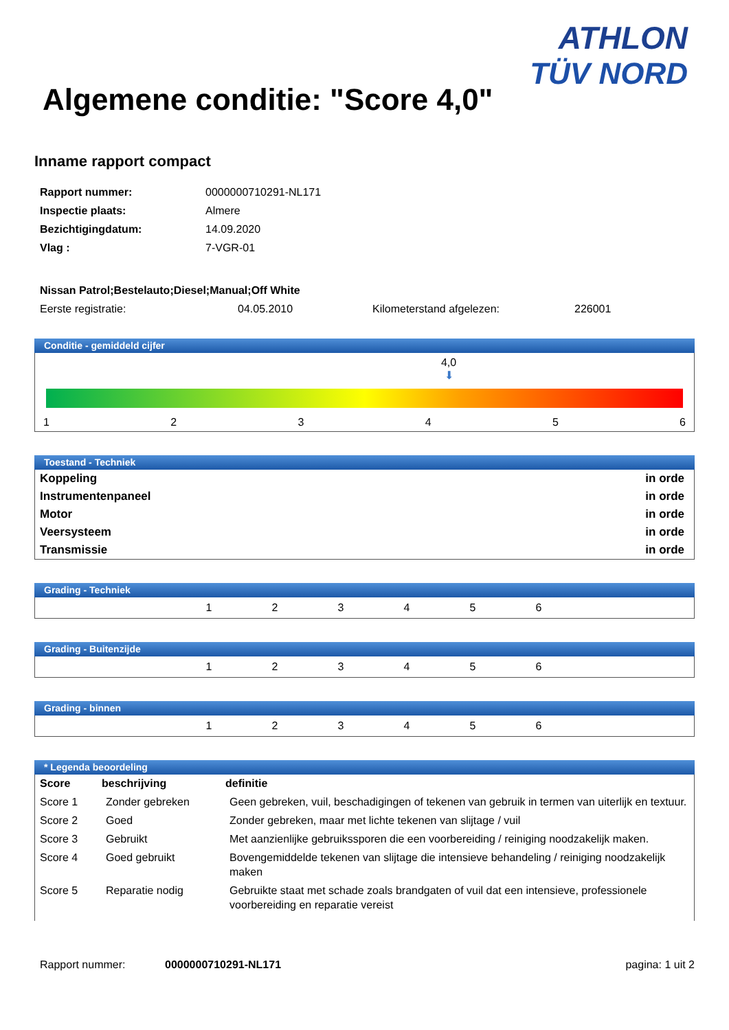Algemene conditie: "Score 4,0"
ATHLON
TÜV NORD
Inname rapport compact
| Rapport nummer: | 0000000710291-NL171 |
| Inspectie plaats: | Almere |
| Bezichtigingdatum: | 14.09.2020 |
| Vlag : | 7-VGR-01 |
Nissan Patrol;Bestelauto;Diesel;Manual;Off White
| Eerste registratie: | 04.05.2010 | Kilometerstand afgelezen: | 226001 |
Conditie - gemiddeld cijfer
4,0
⬇
123456
Toestand - Techniek
| Koppeling | in orde |
| Instrumentenpaneel | in orde |
| Motor | in orde |
| Veersysteem | in orde |
| Transmissie | in orde |
Grading - Techniek
| 1 | 2 | 3 | 4 | 5 | 6 |
Grading - Buitenzijde
| 1 | 2 | 3 | 4 | 5 | 6 |
Grading - binnen
| 1 | 2 | 3 | 4 | 5 | 6 |
* Legenda beoordeling
| Score | beschrijving | definitie |
| --- | --- | --- |
| Score 1 | Zonder gebreken | Geen gebreken, vuil, beschadigingen of tekenen van gebruik in termen van uiterlijk en textuur. |
| Score 2 | Goed | Zonder gebreken, maar met lichte tekenen van slijtage / vuil |
| Score 3 | Gebruikt | Met aanzienlijke gebruikssporen die een voorbereiding / reiniging noodzakelijk maken. |
| Score 4 | Goed gebruikt | Bovengemiddelde tekenen van slijtage die intensieve behandeling / reiniging noodzakelijk maken |
| Score 5 | Reparatie nodig | Gebruikte staat met schade zoals brandgaten of vuil dat een intensieve, professionele voorbereiding en reparatie vereist |
Rapport nummer: 0000000710291-NL171 pagina: 1 uit 2